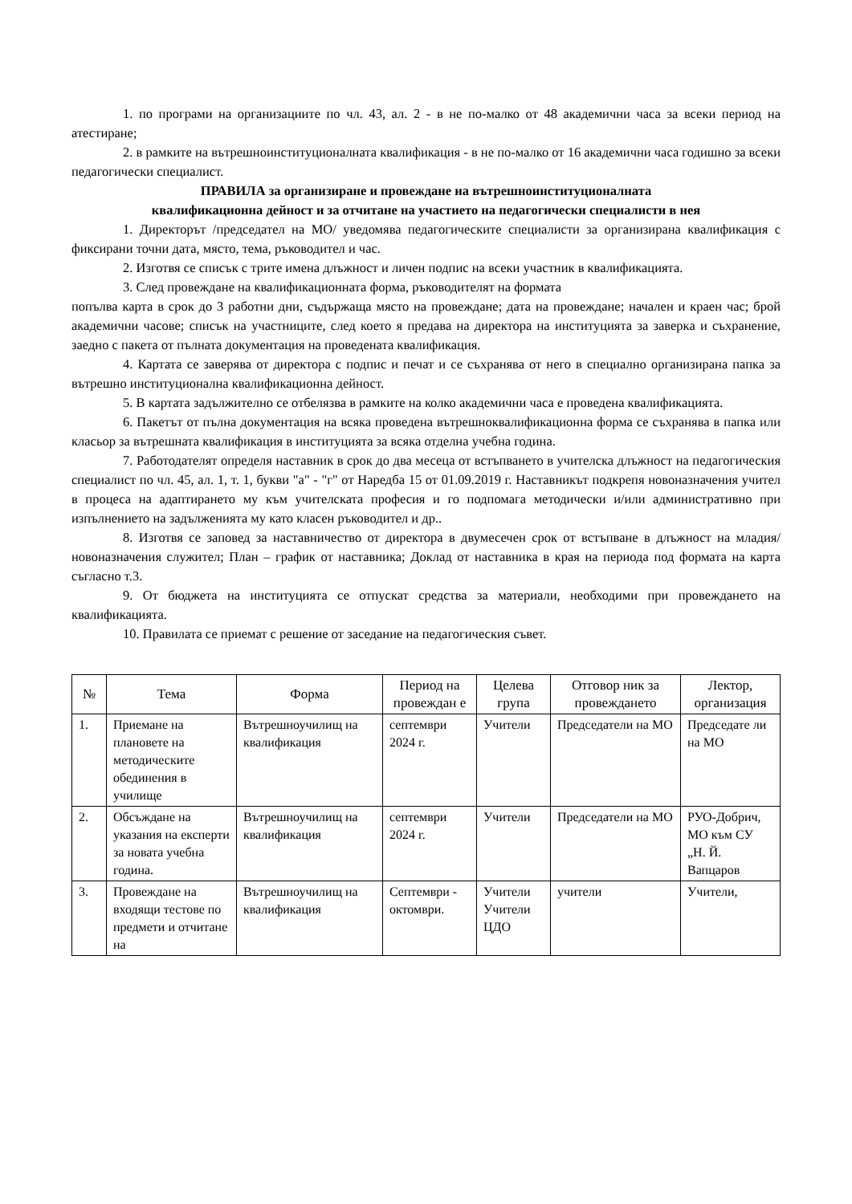1. по програми на организациите по чл. 43, ал. 2 - в не по-малко от 48 академични часа за всеки период на атестиране;
2. в рамките на вътрешноинституционалната квалификация - в не по-малко от 16 академични часа годишно за всеки педагогически специалист.
ПРАВИЛА за организиране и провеждане на вътрешноинституционалната
квалификационна дейност и за отчитане на участието на педагогически специалисти в нея
1. Директорът /председател на МО/ уведомява педагогическите специалисти за организирана квалификация с фиксирани точни дата, място, тема, ръководител и час.
2. Изготвя се списък с трите имена длъжност и личен подпис на всеки участник в квалификацията.
3. След провеждане на квалификационната форма, ръководителят на формата
попълва карта в срок до 3 работни дни, съдържаща място на провеждане; дата на провеждане; начален и краен час; брой академични часове; списък на участниците, след което я предава на директора на институцията за заверка и съхранение, заедно с пакета от пълната документация на проведената квалификация.
4. Картата се заверява от директора с подпис и печат и се съхранява от него в специално организирана папка за вътрешно институционална квалификационна дейност.
5. В картата задължително се отбелязва в рамките на колко академични часа е проведена квалификацията.
6. Пакетът от пълна документация на всяка проведена вътрешноквалификационна форма се съхранява в папка или класьор за вътрешната квалификация в институцията за всяка отделна учебна година.
7. Работодателят определя наставник в срок до два месеца от встъпването в учителска длъжност на педагогическия специалист по чл. 45, ал. 1, т. 1, букви "а" - "г" от Наредба 15 от 01.09.2019 г. Наставникът подкрепя новоназначения учител в процеса на адаптирането му към учителската професия и го подпомага методически и/или административно при изпълнението на задълженията му като класен ръководител и др..
8. Изготвя се заповед за наставничество от директора в двумесечен срок от встъпване в длъжност на младия/новоназначения служител; План – график от наставника; Доклад от наставника в края на периода под формата на карта съгласно т.3.
9. От бюджета на институцията се отпускат средства за материали, необходими при провеждането на квалификацията.
10. Правилата се приемат с решение от заседание на педагогическия съвет.
| № | Тема | Форма | Период на провеждан е | Целева група | Отговор ник за провеждането | Лектор, организация |
| --- | --- | --- | --- | --- | --- | --- |
| 1. | Приемане на плановете на методическите обединения в училище | Вътрешноучилищ на квалификация | септември 2024 г. | Учители | Председатели на МО | Председате ли на МО |
| 2. | Обсъждане на указания на експерти за новата учебна година. | Вътрешноучилищ на квалификация | септември 2024 г. | Учители | Председатели на МО | РУО-Добрич, МО към СУ „Н. Й. Вапцаров |
| 3. | Провеждане на входящи тестове по предмети и отчитане на | Вътрешноучилищ на квалификация | Септември - октомври. | Учители Учители ЦДО | учители | Учители, |